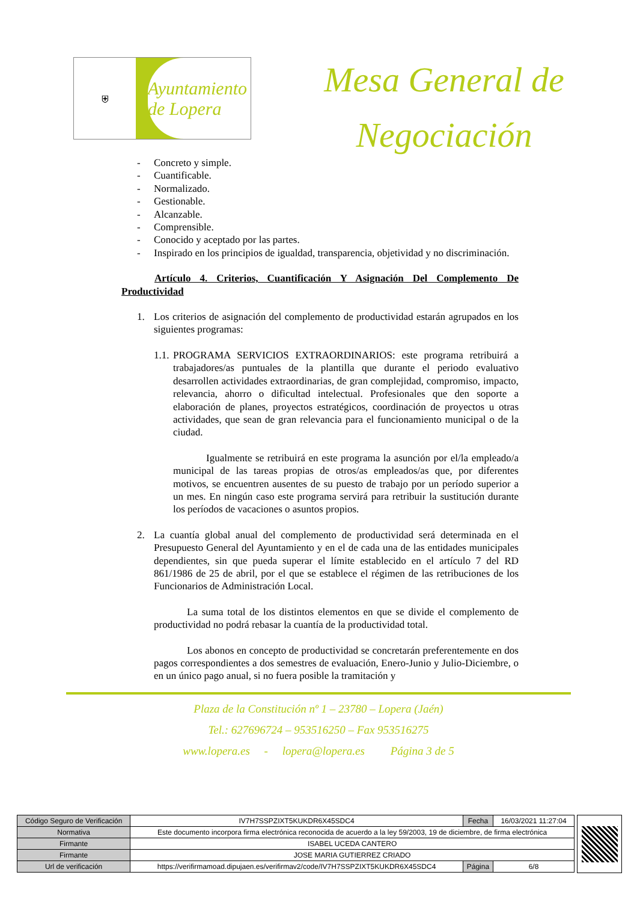⛨
Ayuntamiento de Lopera
Mesa General de
Negociación
- Concreto y simple.
- Cuantificable.
- Normalizado.
- Gestionable.
- Alcanzable.
- Comprensible.
- Conocido y aceptado por las partes.
- Inspirado en los principios de igualdad, transparencia, objetividad y no discriminación.
Artículo 4. Criterios, Cuantificación Y Asignación Del Complemento De Productividad
1. Los criterios de asignación del complemento de productividad estarán agrupados en los siguientes programas:
1.1.
PROGRAMA SERVICIOS EXTRAORDINARIOS: este programa retribuirá a trabajadores/as puntuales de la plantilla que durante el periodo evaluativo desarrollen actividades extraordinarias, de gran complejidad, compromiso, impacto, relevancia, ahorro o dificultad intelectual. Profesionales que den soporte a elaboración de planes, proyectos estratégicos, coordinación de proyectos u otras actividades, que sean de gran relevancia para el funcionamiento municipal o de la ciudad.
Igualmente se retribuirá en este programa la asunción por el/la empleado/a municipal de las tareas propias de otros/as empleados/as que, por diferentes motivos, se encuentren ausentes de su puesto de trabajo por un período superior a un mes. En ningún caso este programa servirá para retribuir la sustitución durante los períodos de vacaciones o asuntos propios.
2. La cuantía global anual del complemento de productividad será determinada en el Presupuesto General del Ayuntamiento y en el de cada una de las entidades municipales dependientes, sin que pueda superar el límite establecido en el artículo 7 del RD 861/1986 de 25 de abril, por el que se establece el régimen de las retribuciones de los Funcionarios de Administración Local.
La suma total de los distintos elementos en que se divide el complemento de productividad no podrá rebasar la cuantía de la productividad total.
Los abonos en concepto de productividad se concretarán preferentemente en dos pagos correspondientes a dos semestres de evaluación, Enero-Junio y Julio-Diciembre, o en un único pago anual, si no fuera posible la tramitación y
Plaza de la Constitución nº 1 – 23780 – Lopera (Jaén)
Tel.: 627696724 – 953516250 – Fax 953516275
www.lopera.es - lopera@lopera.es Página 3 de 5
| Código Seguro de Verificación | IV7H7SSPZIXT5KUKDR6X45SDC4 | Fecha | 16/03/2021 11:27:04 |
| Normativa | Este documento incorpora firma electrónica reconocida de acuerdo a la ley 59/2003, 19 de diciembre, de firma electrónica | | |
| Firmante | ISABEL UCEDA CANTERO | | |
| Firmante | JOSE MARIA GUTIERREZ CRIADO | | |
| Url de verificación | https://verifirmamoad.dipujaen.es/verifirmav2/code/IV7H7SSPZIXT5KUKDR6X45SDC4 | Página | 6/8 |